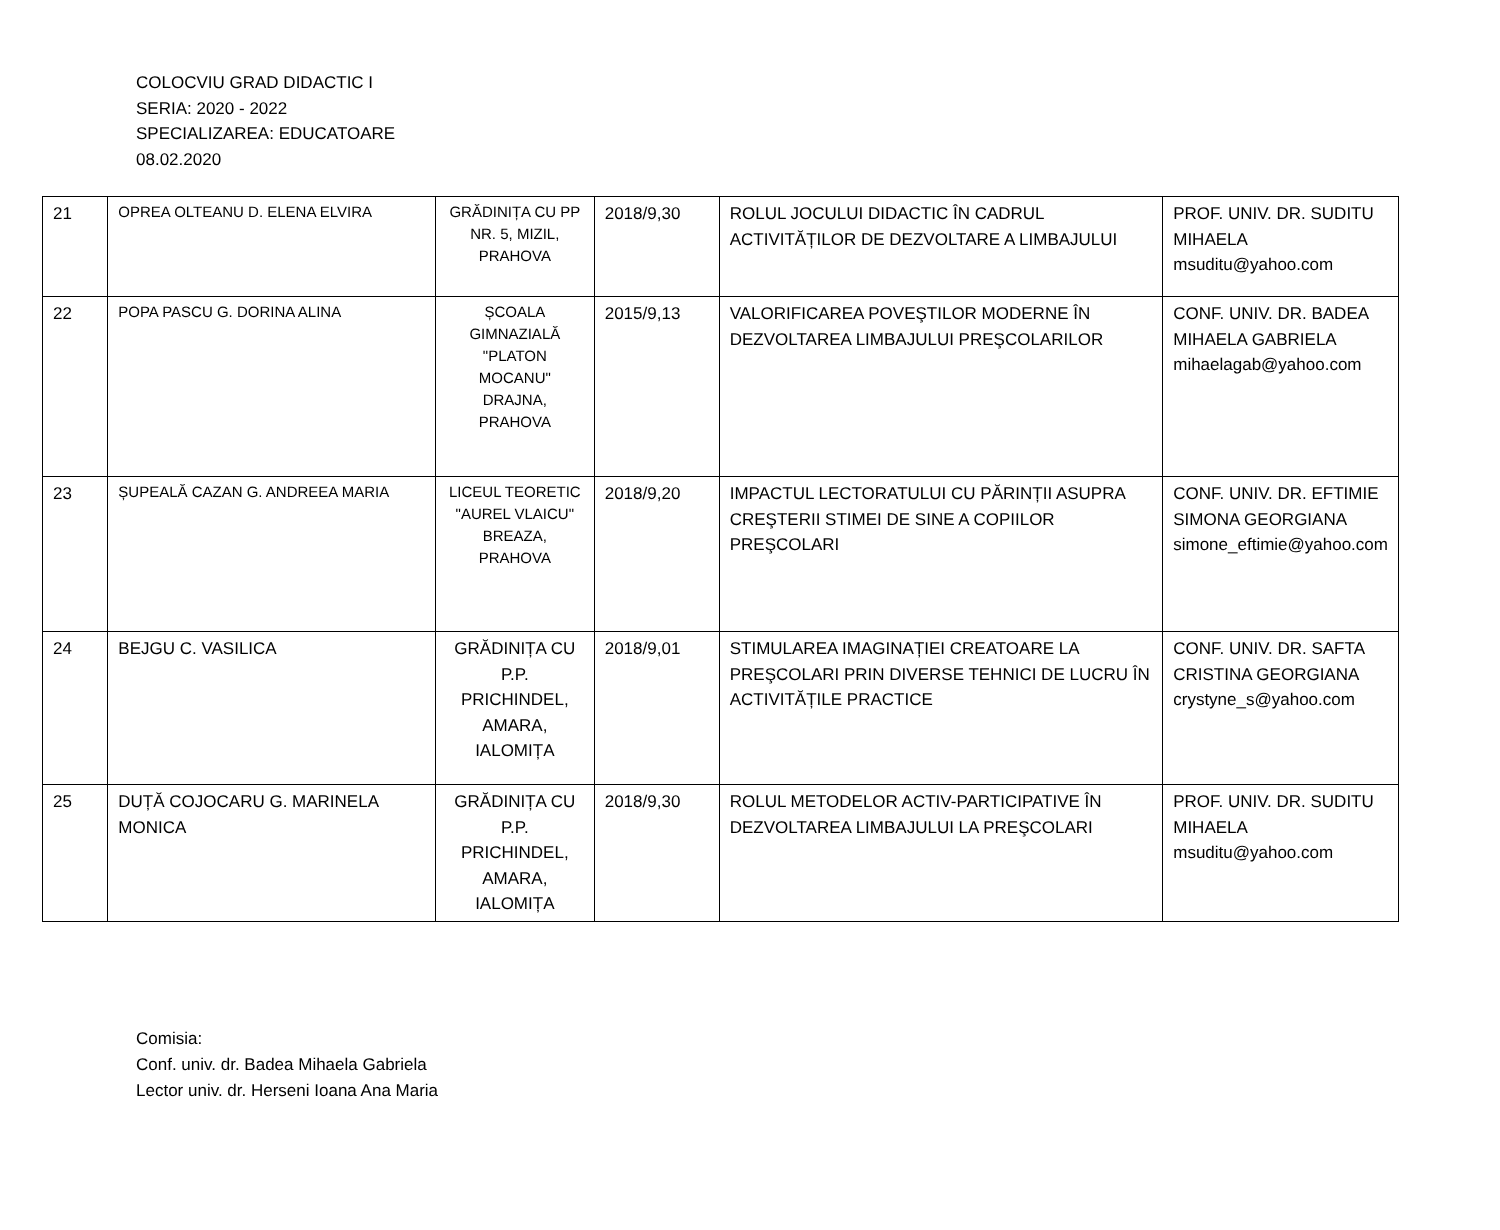COLOCVIU GRAD DIDACTIC I
SERIA: 2020 - 2022
SPECIALIZAREA: EDUCATOARE
08.02.2020
| 21 | OPREA OLTEANU D. ELENA ELVIRA | GRĂDINIȚA CU PP NR. 5, MIZIL, PRAHOVA | 2018/9,30 | ROLUL JOCULUI DIDACTIC ÎN CADRUL ACTIVITĂȚILOR DE DEZVOLTARE A LIMBAJULUI | PROF. UNIV. DR. SUDITU MIHAELA msuditu@yahoo.com |
| 22 | POPA PASCU G. DORINA ALINA | ȘCOALA GIMNAZIALĂ "PLATON MOCANU" DRAJNA, PRAHOVA | 2015/9,13 | VALORIFICAREA POVEŞTILOR MODERNE ÎN DEZVOLTAREA LIMBAJULUI PREŞCOLARILOR | CONF. UNIV. DR. BADEA MIHAELA GABRIELA mihaelagab@yahoo.com |
| 23 | ȘUPEALĂ CAZAN G. ANDREEA MARIA | LICEUL TEORETIC "AUREL VLAICU" BREAZA, PRAHOVA | 2018/9,20 | IMPACTUL LECTORATULUI CU PĂRINȚII ASUPRA CREŞTERII STIMEI DE SINE A COPIILOR PREŞCOLARI | CONF. UNIV. DR. EFTIMIE SIMONA GEORGIANA simone_eftimie@yahoo.com |
| 24 | BEJGU C. VASILICA | GRĂDINIȚA CU P.P. PRICHINDEL, AMARA, IALOMIȚA | 2018/9,01 | STIMULAREA IMAGINAȚIEI CREATOARE LA PREŞCOLARI PRIN DIVERSE TEHNICI DE LUCRU ÎN ACTIVITĂȚILE PRACTICE | CONF. UNIV. DR. SAFTA CRISTINA GEORGIANA crystyne_s@yahoo.com |
| 25 | DUȚĂ COJOCARU G. MARINELA MONICA | GRĂDINIȚA CU P.P. PRICHINDEL, AMARA, IALOMIȚA | 2018/9,30 | ROLUL METODELOR ACTIV-PARTICIPATIVE ÎN DEZVOLTAREA LIMBAJULUI LA PREŞCOLARI | PROF. UNIV. DR. SUDITU MIHAELA msuditu@yahoo.com |
Comisia:
Conf. univ. dr. Badea Mihaela Gabriela
Lector univ. dr. Herseni Ioana Ana Maria